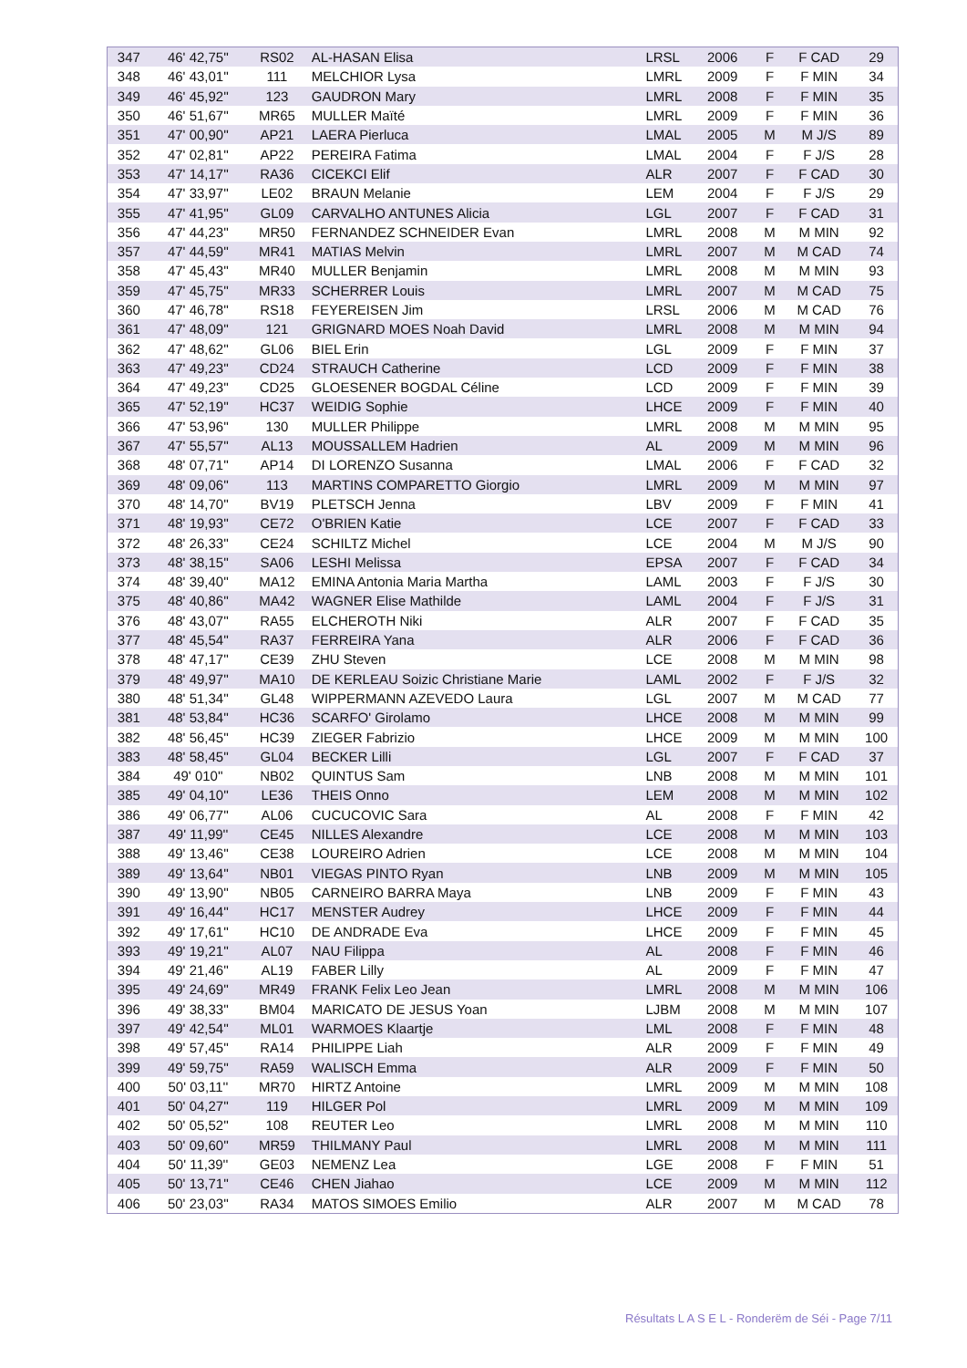| 347 | 46' 42,75'' | RS02 | AL-HASAN Elisa | LRSL | 2006 | F | F CAD | 29 |
| 348 | 46' 43,01'' | 111 | MELCHIOR Lysa | LMRL | 2009 | F | F MIN | 34 |
| 349 | 46' 45,92'' | 123 | GAUDRON Mary | LMRL | 2008 | F | F MIN | 35 |
| 350 | 46' 51,67'' | MR65 | MULLER Maïté | LMRL | 2009 | F | F MIN | 36 |
| 351 | 47' 00,90'' | AP21 | LAERA Pierluca | LMAL | 2005 | M | M J/S | 89 |
| 352 | 47' 02,81'' | AP22 | PEREIRA Fatima | LMAL | 2004 | F | F J/S | 28 |
| 353 | 47' 14,17'' | RA36 | CICEKCI Elif | ALR | 2007 | F | F CAD | 30 |
| 354 | 47' 33,97'' | LE02 | BRAUN Melanie | LEM | 2004 | F | F J/S | 29 |
| 355 | 47' 41,95'' | GL09 | CARVALHO ANTUNES Alicia | LGL | 2007 | F | F CAD | 31 |
| 356 | 47' 44,23'' | MR50 | FERNANDEZ SCHNEIDER Evan | LMRL | 2008 | M | M MIN | 92 |
| 357 | 47' 44,59'' | MR41 | MATIAS Melvin | LMRL | 2007 | M | M CAD | 74 |
| 358 | 47' 45,43'' | MR40 | MULLER Benjamin | LMRL | 2008 | M | M MIN | 93 |
| 359 | 47' 45,75'' | MR33 | SCHERRER Louis | LMRL | 2007 | M | M CAD | 75 |
| 360 | 47' 46,78'' | RS18 | FEYEREISEN Jim | LRSL | 2006 | M | M CAD | 76 |
| 361 | 47' 48,09'' | 121 | GRIGNARD MOES Noah David | LMRL | 2008 | M | M MIN | 94 |
| 362 | 47' 48,62'' | GL06 | BIEL Erin | LGL | 2009 | F | F MIN | 37 |
| 363 | 47' 49,23'' | CD24 | STRAUCH Catherine | LCD | 2009 | F | F MIN | 38 |
| 364 | 47' 49,23'' | CD25 | GLOESENER BOGDAL Céline | LCD | 2009 | F | F MIN | 39 |
| 365 | 47' 52,19'' | HC37 | WEIDIG Sophie | LHCE | 2009 | F | F MIN | 40 |
| 366 | 47' 53,96'' | 130 | MULLER Philippe | LMRL | 2008 | M | M MIN | 95 |
| 367 | 47' 55,57'' | AL13 | MOUSSALLEM Hadrien | AL | 2009 | M | M MIN | 96 |
| 368 | 48' 07,71'' | AP14 | DI LORENZO Susanna | LMAL | 2006 | F | F CAD | 32 |
| 369 | 48' 09,06'' | 113 | MARTINS COMPARETTO Giorgio | LMRL | 2009 | M | M MIN | 97 |
| 370 | 48' 14,70'' | BV19 | PLETSCH Jenna | LBV | 2009 | F | F MIN | 41 |
| 371 | 48' 19,93'' | CE72 | O'BRIEN Katie | LCE | 2007 | F | F CAD | 33 |
| 372 | 48' 26,33'' | CE24 | SCHILTZ Michel | LCE | 2004 | M | M J/S | 90 |
| 373 | 48' 38,15'' | SA06 | LESHI Melissa | EPSA | 2007 | F | F CAD | 34 |
| 374 | 48' 39,40'' | MA12 | EMINA Antonia Maria Martha | LAML | 2003 | F | F J/S | 30 |
| 375 | 48' 40,86'' | MA42 | WAGNER Elise Mathilde | LAML | 2004 | F | F J/S | 31 |
| 376 | 48' 43,07'' | RA55 | ELCHEROTH Niki | ALR | 2007 | F | F CAD | 35 |
| 377 | 48' 45,54'' | RA37 | FERREIRA Yana | ALR | 2006 | F | F CAD | 36 |
| 378 | 48' 47,17'' | CE39 | ZHU Steven | LCE | 2008 | M | M MIN | 98 |
| 379 | 48' 49,97'' | MA10 | DE KERLEAU Soizic Christiane Marie | LAML | 2002 | F | F J/S | 32 |
| 380 | 48' 51,34'' | GL48 | WIPPERMANN AZEVEDO Laura | LGL | 2007 | M | M CAD | 77 |
| 381 | 48' 53,84'' | HC36 | SCARFO' Girolamo | LHCE | 2008 | M | M MIN | 99 |
| 382 | 48' 56,45'' | HC39 | ZIEGER Fabrizio | LHCE | 2009 | M | M MIN | 100 |
| 383 | 48' 58,45'' | GL04 | BECKER Lilli | LGL | 2007 | F | F CAD | 37 |
| 384 | 49' 010'' | NB02 | QUINTUS Sam | LNB | 2008 | M | M MIN | 101 |
| 385 | 49' 04,10'' | LE36 | THEIS Onno | LEM | 2008 | M | M MIN | 102 |
| 386 | 49' 06,77'' | AL06 | CUCUCOVIC Sara | AL | 2008 | F | F MIN | 42 |
| 387 | 49' 11,99'' | CE45 | NILLES Alexandre | LCE | 2008 | M | M MIN | 103 |
| 388 | 49' 13,46'' | CE38 | LOUREIRO Adrien | LCE | 2008 | M | M MIN | 104 |
| 389 | 49' 13,64'' | NB01 | VIEGAS PINTO Ryan | LNB | 2009 | M | M MIN | 105 |
| 390 | 49' 13,90'' | NB05 | CARNEIRO BARRA Maya | LNB | 2009 | F | F MIN | 43 |
| 391 | 49' 16,44'' | HC17 | MENSTER Audrey | LHCE | 2009 | F | F MIN | 44 |
| 392 | 49' 17,61'' | HC10 | DE ANDRADE Eva | LHCE | 2009 | F | F MIN | 45 |
| 393 | 49' 19,21'' | AL07 | NAU Filippa | AL | 2008 | F | F MIN | 46 |
| 394 | 49' 21,46'' | AL19 | FABER Lilly | AL | 2009 | F | F MIN | 47 |
| 395 | 49' 24,69'' | MR49 | FRANK Felix Leo Jean | LMRL | 2008 | M | M MIN | 106 |
| 396 | 49' 38,33'' | BM04 | MARICATO DE JESUS Yoan | LJBM | 2008 | M | M MIN | 107 |
| 397 | 49' 42,54'' | ML01 | WARMOES Klaartje | LML | 2008 | F | F MIN | 48 |
| 398 | 49' 57,45'' | RA14 | PHILIPPE Liah | ALR | 2009 | F | F MIN | 49 |
| 399 | 49' 59,75'' | RA59 | WALISCH Emma | ALR | 2009 | F | F MIN | 50 |
| 400 | 50' 03,11'' | MR70 | HIRTZ Antoine | LMRL | 2009 | M | M MIN | 108 |
| 401 | 50' 04,27'' | 119 | HILGER Pol | LMRL | 2009 | M | M MIN | 109 |
| 402 | 50' 05,52'' | 108 | REUTER Leo | LMRL | 2008 | M | M MIN | 110 |
| 403 | 50' 09,60'' | MR59 | THILMANY Paul | LMRL | 2008 | M | M MIN | 111 |
| 404 | 50' 11,39'' | GE03 | NEMENZ Lea | LGE | 2008 | F | F MIN | 51 |
| 405 | 50' 13,71'' | CE46 | CHEN Jiahao | LCE | 2009 | M | M MIN | 112 |
| 406 | 50' 23,03'' | RA34 | MATOS SIMOES Emilio | ALR | 2007 | M | M CAD | 78 |
Résultats L A S E L - Ronderëm de Séi - Page 7/11